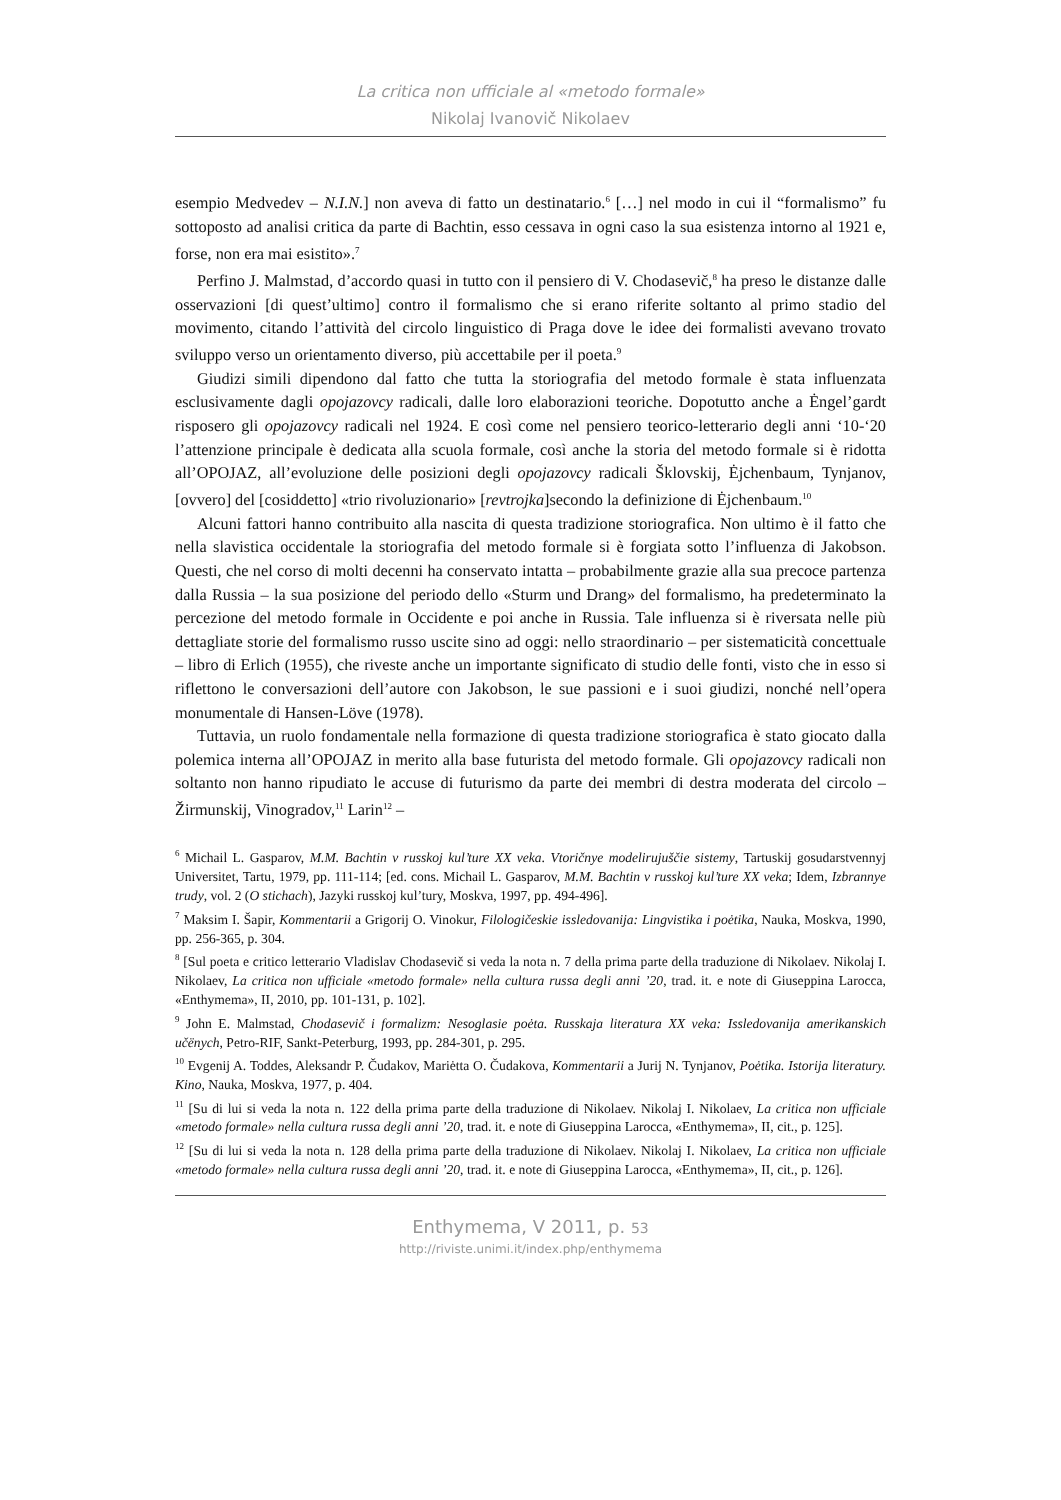La critica non ufficiale al «metodo formale»
Nikolaj Ivanovič Nikolaev
esempio Medvedev – N.I.N.] non aveva di fatto un destinatario.<sup>6</sup> […] nel modo in cui il “formalismo” fu sottoposto ad analisi critica da parte di Bachtin, esso cessava in ogni caso la sua esistenza intorno al 1921 e, forse, non era mai esistito».<sup>7</sup>
Perfino J. Malmstad, d’accordo quasi in tutto con il pensiero di V. Chodasevič,<sup>8</sup> ha preso le distanze dalle osservazioni [di quest’ultimo] contro il formalismo che si erano riferite soltanto al primo stadio del movimento, citando l’attività del circolo linguistico di Praga dove le idee dei formalisti avevano trovato sviluppo verso un orientamento diverso, più accettabile per il poeta.<sup>9</sup>
Giudizi simili dipendono dal fatto che tutta la storiografia del metodo formale è stata influenzata esclusivamente dagli opojazovcy radicali, dalle loro elaborazioni teoriche. Dopotutto anche a Ėngel’gardt risposero gli opojazovcy radicali nel 1924. E così come nel pensiero teorico-letterario degli anni ‘10-‘20 l’attenzione principale è dedicata alla scuola formale, così anche la storia del metodo formale si è ridotta all’OPOJAZ, all’evoluzione delle posizioni degli opojazovcy radicali Šklovskij, Ėjchenbaum, Tynjanov, [ovvero] del [cosiddetto] «trio rivoluzionario» [revtrojka]secondo la definizione di Ėjchenbaum.<sup>10</sup>
Alcuni fattori hanno contribuito alla nascita di questa tradizione storiografica. Non ultimo è il fatto che nella slavistica occidentale la storiografia del metodo formale si è forgiata sotto l’influenza di Jakobson. Questi, che nel corso di molti decenni ha conservato intatta – probabilmente grazie alla sua precoce partenza dalla Russia – la sua posizione del periodo dello «Sturm und Drang» del formalismo, ha predeterminato la percezione del metodo formale in Occidente e poi anche in Russia. Tale influenza si è riversata nelle più dettagliate storie del formalismo russo uscite sino ad oggi: nello straordinario – per sistematicità concettuale – libro di Erlich (1955), che riveste anche un importante significato di studio delle fonti, visto che in esso si riflettono le conversazioni dell’autore con Jakobson, le sue passioni e i suoi giudizi, nonché nell’opera monumentale di Hansen-Löve (1978).
Tuttavia, un ruolo fondamentale nella formazione di questa tradizione storiografica è stato giocato dalla polemica interna all’OPOJAZ in merito alla base futurista del metodo formale. Gli opojazovcy radicali non soltanto non hanno ripudiato le accuse di futurismo da parte dei membri di destra moderata del circolo – Žirmunskij, Vinogradov,<sup>11</sup> Larin<sup>12</sup> –
<sup>6</sup> Michail L. Gasparov, M.M. Bachtin v russkoj kul’ture XX veka. Vtoričnye modelirujuščie sistemy, Tartuskij gosudarstvennyj Universitet, Tartu, 1979, pp. 111-114; [ed. cons. Michail L. Gasparov, M.M. Bachtin v russkoj kul’ture XX veka; Idem, Izbrannye trudy, vol. 2 (O stichach), Jazyki russkoj kul’tury, Moskva, 1997, pp. 494-496].
<sup>7</sup> Maksim I. Šapir, Kommentarii a Grigorij O. Vinokur, Filologičeskie issledovanija: Lingvistika i poėtika, Nauka, Moskva, 1990, pp. 256-365, p. 304.
<sup>8</sup> [Sul poeta e critico letterario Vladislav Chodasevič si veda la nota n. 7 della prima parte della traduzione di Nikolaev. Nikolaj I. Nikolaev, La critica non ufficiale «metodo formale» nella cultura russa degli anni ’20, trad. it. e note di Giuseppina Larocca, «Enthymema», II, 2010, pp. 101-131, p. 102].
<sup>9</sup> John E. Malmstad, Chodasevič i formalizm: Nesoglasie poėta. Russkaja literatura XX veka: Issledovanija amerikanskich učënych, Petro-RIF, Sankt-Peterburg, 1993, pp. 284-301, p. 295.
<sup>10</sup> Evgenij A. Toddes, Aleksandr P. Čudakov, Mariėtta O. Čudakova, Kommentarii a Jurij N. Tynjanov, Poėtika. Istorija literatury. Kino, Nauka, Moskva, 1977, p. 404.
<sup>11</sup> [Su di lui si veda la nota n. 122 della prima parte della traduzione di Nikolaev. Nikolaj I. Nikolaev, La critica non ufficiale «metodo formale» nella cultura russa degli anni ’20, trad. it. e note di Giuseppina Larocca, «Enthymema», II, cit., p. 125].
<sup>12</sup> [Su di lui si veda la nota n. 128 della prima parte della traduzione di Nikolaev. Nikolaj I. Nikolaev, La critica non ufficiale «metodo formale» nella cultura russa degli anni ’20, trad. it. e note di Giuseppina Larocca, «Enthymema», II, cit., p. 126].
Enthymema, V 2011, p. 53
http://riviste.unimi.it/index.php/enthymema